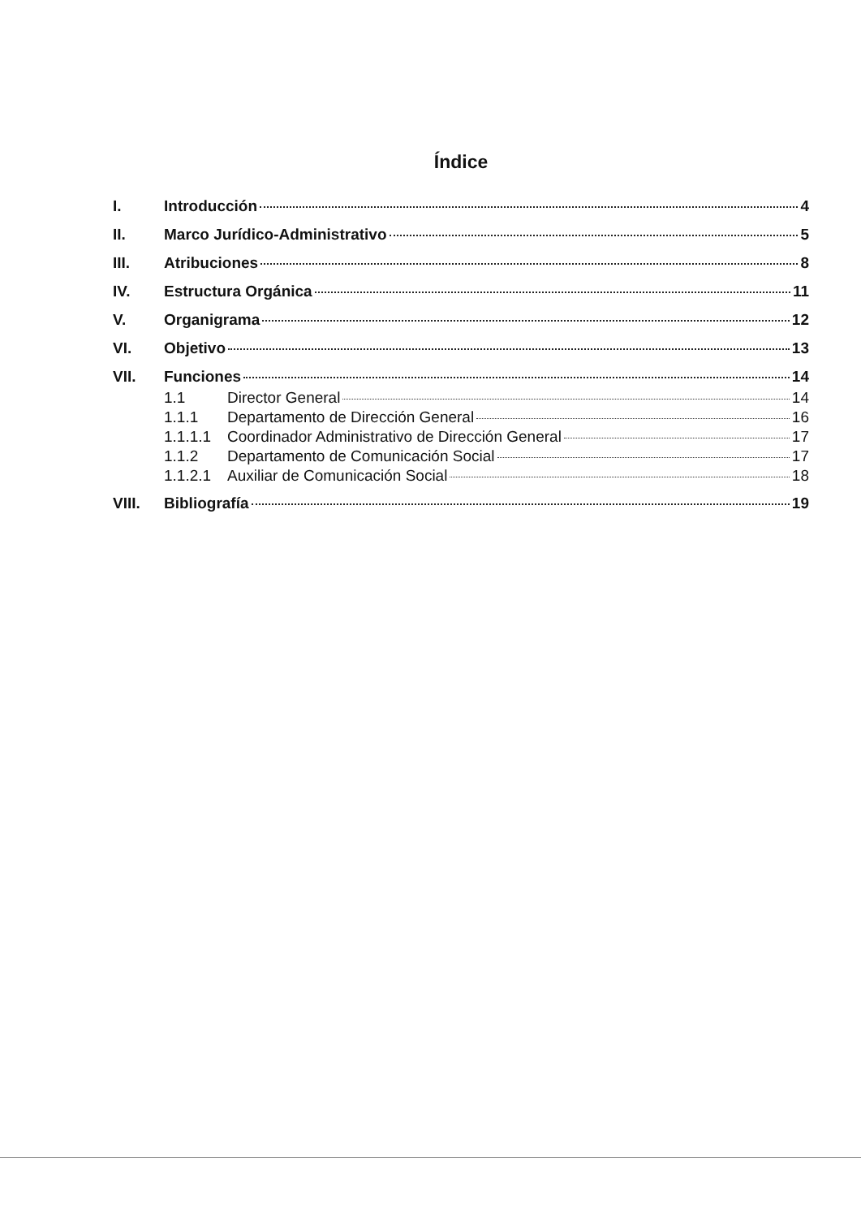Índice
I. Introducción 4
II. Marco Jurídico-Administrativo 5
III. Atribuciones 8
IV. Estructura Orgánica 11
V. Organigrama 12
VI. Objetivo 13
VII. Funciones 14
1.1 Director General 14
1.1.1 Departamento de Dirección General 16
1.1.1.1 Coordinador Administrativo de Dirección General 17
1.1.2 Departamento de Comunicación Social 17
1.1.2.1 Auxiliar de Comunicación Social 18
VIII. Bibliografía 19